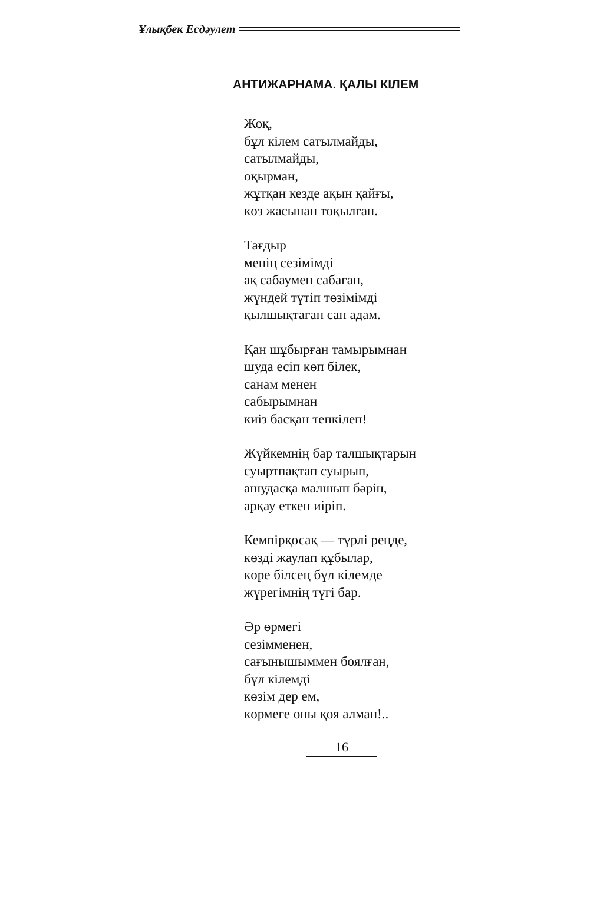Ұлықбек Есдәулет
АНТИЖАРНАМА. ҚАЛЫ КІЛЕМ
Жоқ,
бұл кілем сатылмайды,
сатылмайды,
оқырман,
жұтқан кезде ақын қайғы,
көз жасынан тоқылған.
Тағдыр
менің сезімімді
ақ сабаумен сабаған,
жүндей түтіп төзімімді
қылшықтаған сан адам.
Қан шұбырған тамырымнан
шуда есіп көп білек,
санам менен
сабырымнан
киіз басқан тепкілеп!
Жүйкемнің бар талшықтарын
суыртпақтап суырып,
ашудасқа малшып бәрін,
арқау еткен иіріп.
Кемпірқосақ — түрлі реңде,
көзді жаулап құбылар,
көре білсең бұл кілемде
жүрегімнің түгі бар.
Әр өрмегі
сезімменен,
сағынышыммен боялған,
бұл кілемді
көзім дер ем,
көрмеге оны қоя алман!..
16